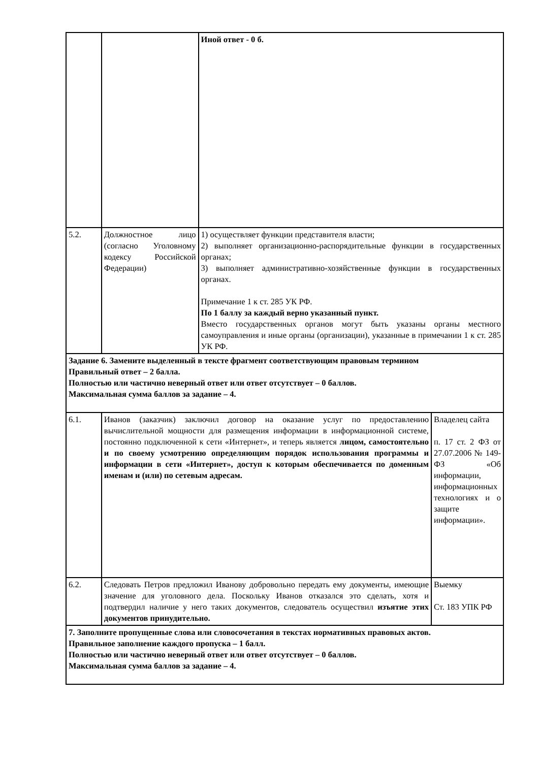| | | Иной ответ - 0 б. | |
| 5.2. | Должностное лицо (согласно Уголовному кодексу Российской Федерации) | 1) осуществляет функции представителя власти; 2) выполняет организационно-распорядительные функции в государственных органах; 3) выполняет административно-хозяйственные функции в государственных органах. Примечание 1 к ст. 285 УК РФ. По 1 баллу за каждый верно указанный пункт. Вместо государственных органов могут быть указаны органы местного самоуправления и иные органы (организации), указанные в примечании 1 к ст. 285 УК РФ. | |
| Задание 6. Замените выделенный в тексте фрагмент соответствующим правовым термином Правильный ответ – 2 балла. Полностью или частично неверный ответ или ответ отсутствует – 0 баллов. Максимальная сумма баллов за задание – 4. | | | |
| 6.1. | Иванов (заказчик) заключил договор на оказание услуг по предоставлению вычислительной мощности для размещения информации в информационной системе, постоянно подключенной к сети «Интернет», и теперь является лицом, самостоятельно и по своему усмотрению определяющим порядок использования программы и информации в сети «Интернет», доступ к которым обеспечивается по доменным именам и (или) по сетевым адресам. | | Владелец сайта п. 17 ст. 2 ФЗ от 27.07.2006 № 149-ФЗ «Об информации, информационных технологиях и о защите информации». |
| 6.2. | Следовать Петров предложил Иванову добровольно передать ему документы, имеющие значение для уголовного дела. Поскольку Иванов отказался это сделать, хотя и подтвердил наличие у него таких документов, следователь осуществил изъятие этих документов принудительно. | | Выемку Ст. 183 УПК РФ |
| 7. Заполните пропущенные слова или словосочетания в текстах нормативных правовых актов. Правильное заполнение каждого пропуска – 1 балл. Полностью или частично неверный ответ или ответ отсутствует – 0 баллов. Максимальная сумма баллов за задание – 4. | | | |